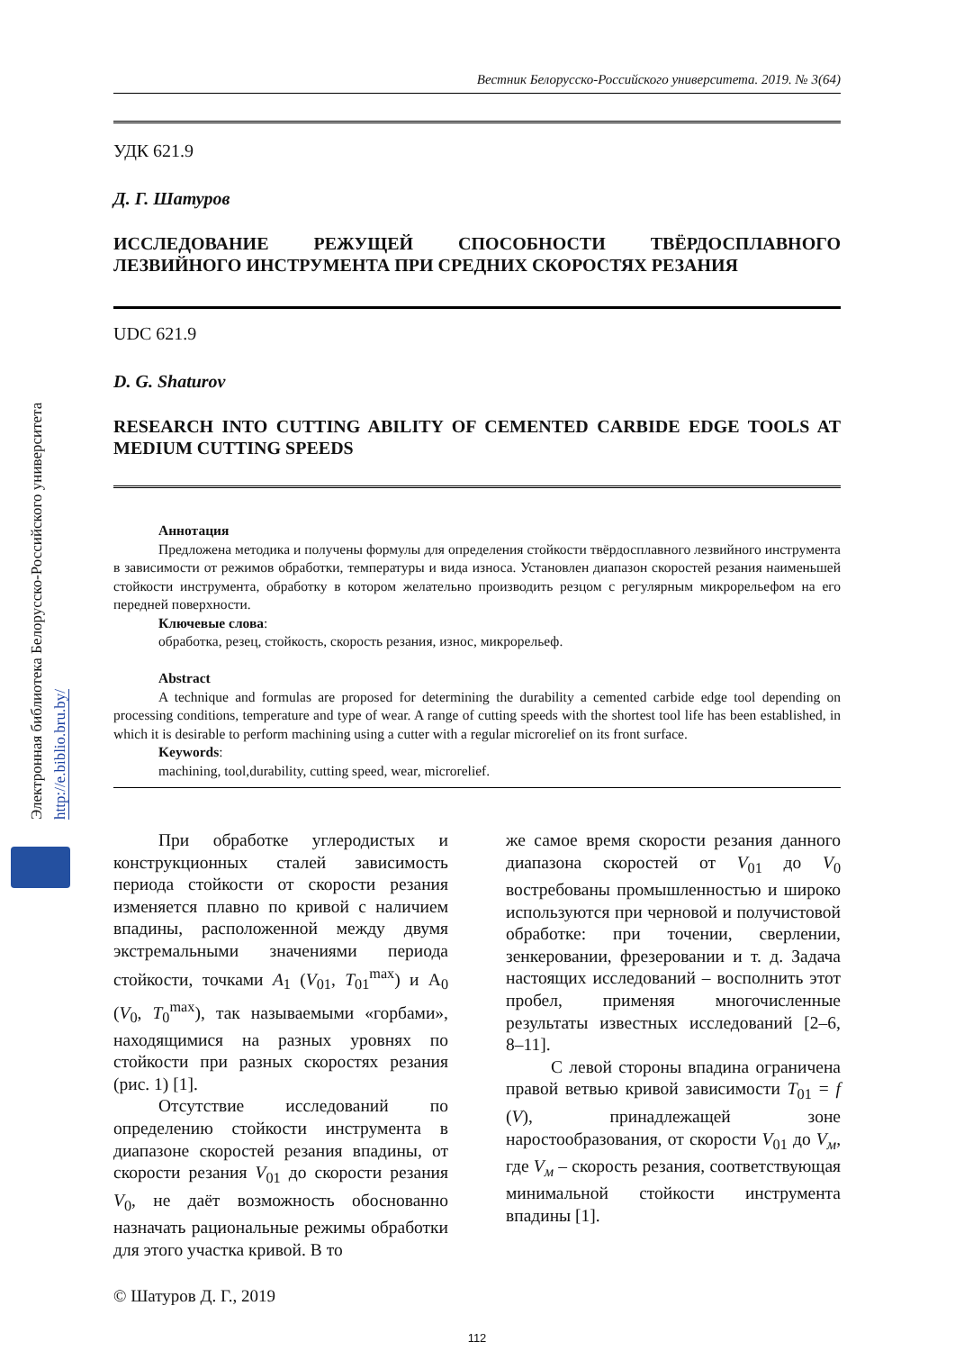Электронная библиотека Белорусско-Российского университета http://e.biblio.bru.by/
Вестник Белорусско-Российского университета. 2019. № 3(64)
УДК 621.9
Д. Г. Шатуров
ИССЛЕДОВАНИЕ РЕЖУЩЕЙ СПОСОБНОСТИ ТВЁРДОСПЛАВНОГО ЛЕЗВИЙНОГО ИНСТРУМЕНТА ПРИ СРЕДНИХ СКОРОСТЯХ РЕЗАНИЯ
UDC 621.9
D. G. Shaturov
RESEARCH INTO CUTTING ABILITY OF CEMENTED CARBIDE EDGE TOOLS AT MEDIUM CUTTING SPEEDS
Аннотация
Предложена методика и получены формулы для определения стойкости твёрдосплавного лезвийного инструмента в зависимости от режимов обработки, температуры и вида износа. Установлен диапазон скоростей резания наименьшей стойкости инструмента, обработку в котором желательно производить резцом с регулярным микрорельефом на его передней поверхности.
Ключевые слова:
обработка, резец, стойкость, скорость резания, износ, микрорельеф.
Abstract
A technique and formulas are proposed for determining the durability a cemented carbide edge tool depending on processing conditions, temperature and type of wear. A range of cutting speeds with the shortest tool life has been established, in which it is desirable to perform machining using a cutter with a regular microrelief on its front surface.
Keywords:
machining, tool,durability, cutting speed, wear, microrelief.
При обработке углеродистых и конструкционных сталей зависимость периода стойкости от скорости резания изменяется плавно по кривой с наличием впадины, расположенной между двумя экстремальными значениями периода стойкости, точками A<sub>1</sub> (V<sub>01</sub>, T<sub>01</sub><sup>max</sup>) и A<sub>0</sub> (V<sub>0</sub>, T<sub>0</sub><sup>max</sup>), так называемыми «горбами», находящимися на разных уровнях по стойкости при разных скоростях резания (рис. 1) [1].
Отсутствие исследований по определению стойкости инструмента в диапазоне скоростей резания впадины, от скорости резания V<sub>01</sub> до скорости резания V<sub>0</sub>, не даёт возможность обоснованно назначать рациональные режимы обработки для этого участка кривой. В то
же самое время скорости резания данного диапазона скоростей от V<sub>01</sub> до V<sub>0</sub> востребованы промышленностью и широко используются при черновой и получистовой обработке: при точении, сверлении, зенкеровании, фрезеровании и т. д. Задача настоящих исследований – восполнить этот пробел, применяя многочисленные результаты известных исследований [2–6, 8–11].
С левой стороны впадина ограничена правой ветвью кривой зависимости T<sub>01</sub> = f (V), принадлежащей зоне наростообразования, от скорости V<sub>01</sub> до V<sub>м</sub>, где V<sub>м</sub> – скорость резания, соответствующая минимальной стойкости инструмента впадины [1].
© Шатуров Д. Г., 2019
112